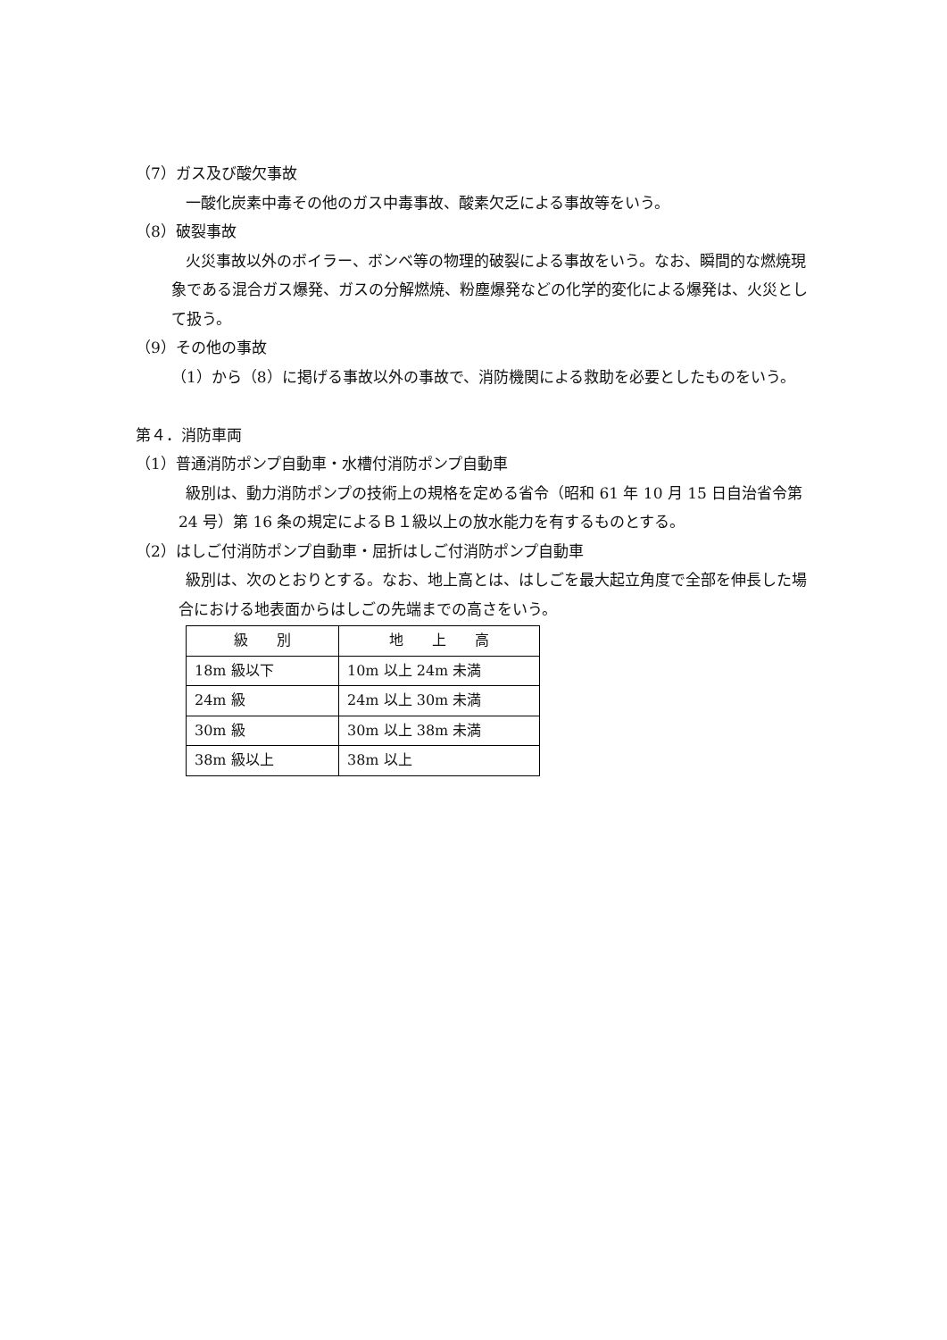（7）ガス及び酸欠事故
一酸化炭素中毒その他のガス中毒事故、酸素欠乏による事故等をいう。
（8）破裂事故
火災事故以外のボイラー、ボンベ等の物理的破裂による事故をいう。なお、瞬間的な燃焼現象である混合ガス爆発、ガスの分解燃焼、粉塵爆発などの化学的変化による爆発は、火災として扱う。
（9）その他の事故
（1）から（8）に掲げる事故以外の事故で、消防機関による救助を必要としたものをいう。
第４．消防車両
（1）普通消防ポンプ自動車・水槽付消防ポンプ自動車
級別は、動力消防ポンプの技術上の規格を定める省令（昭和 61 年 10 月 15 日自治省令第 24 号）第 16 条の規定によるＢ１級以上の放水能力を有するものとする。
（2）はしご付消防ポンプ自動車・屈折はしご付消防ポンプ自動車
級別は、次のとおりとする。なお、地上高とは、はしごを最大起立角度で全部を伸長した場合における地表面からはしごの先端までの高さをいう。
| 級 別 | 地 上 高 |
| --- | --- |
| 18m 級以下 | 10m 以上 24m 未満 |
| 24m 級 | 24m 以上 30m 未満 |
| 30m 級 | 30m 以上 38m 未満 |
| 38m 級以上 | 38m 以上 |